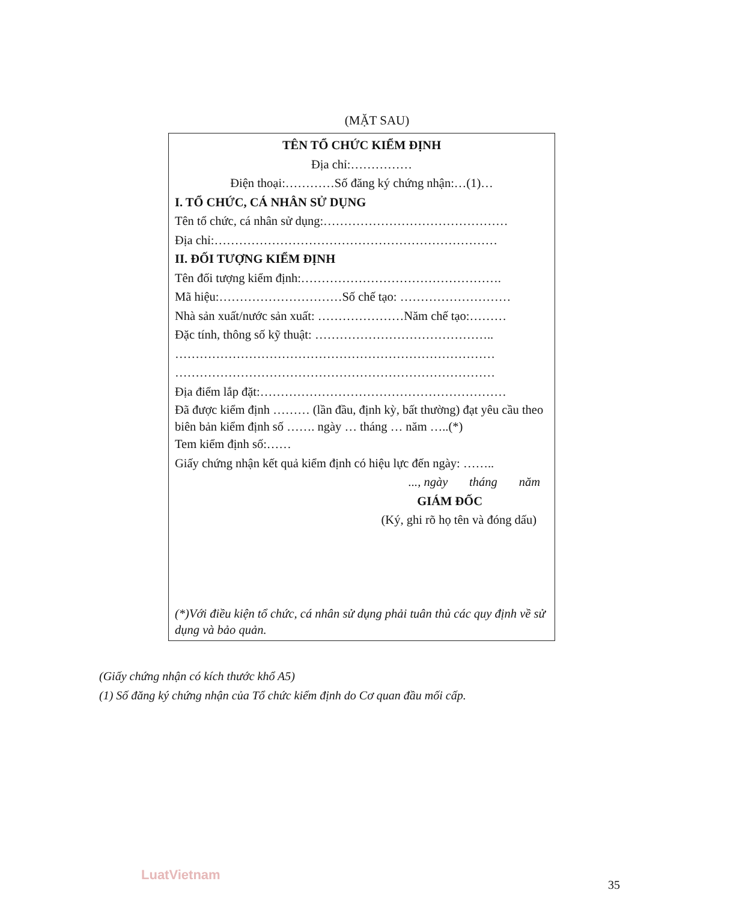(MẶT SAU)
TÊN TỔ CHỨC KIỂM ĐỊNH
Địa chỉ:……………
Điện thoại:…………Số đăng ký chứng nhận:…(1)…
I. TỔ CHỨC, CÁ NHÂN SỬ DỤNG
Tên tổ chức, cá nhân sử dụng:………………………………………
Địa chỉ:……………………………………………………………
II. ĐỐI TƯỢNG KIỂM ĐỊNH
Tên đối tượng kiểm định:………………………………………….
Mã hiệu:…………………………Số chế tạo: ………………………
Nhà sản xuất/nước sản xuất: …………………Năm chế tạo:………
Đặc tính, thông số kỹ thuật: ……………………………………..
……………………………………………………………………
……………………………………………………………………
Địa điểm lắp đặt:……………………………………………………
Đã được kiểm định ……… (lần đầu, định kỳ, bất thường) đạt yêu cầu theo biên bản kiểm định số ……. ngày … tháng … năm …..(*)
Tem kiểm định số:……
Giấy chứng nhận kết quả kiểm định có hiệu lực đến ngày: ……..
..., ngày tháng năm
GIÁM ĐỐC
(Ký, ghi rõ họ tên và đóng dấu)
(*)Với điều kiện tổ chức, cá nhân sử dụng phải tuân thủ các quy định về sử dụng và bảo quản.
(Giấy chứng nhận có kích thước khổ A5)
(1) Số đăng ký chứng nhận của Tổ chức kiểm định do Cơ quan đầu mối cấp.
LuatVietnam
35